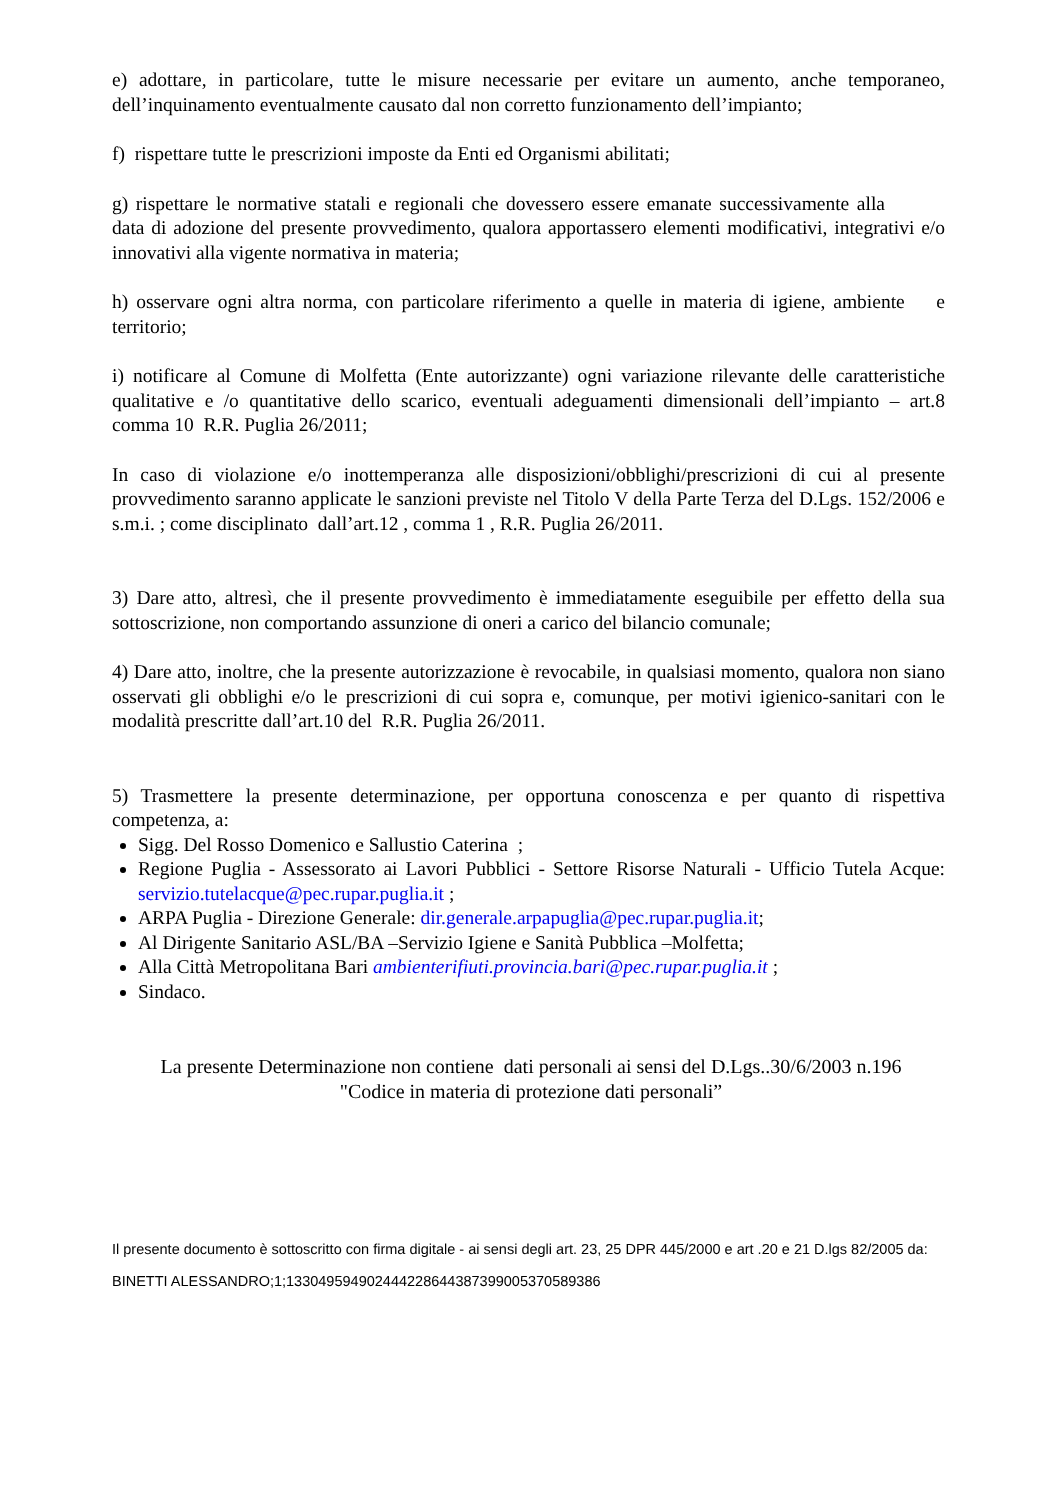e) adottare, in particolare, tutte le misure necessarie per evitare un aumento, anche temporaneo, dell’inquinamento eventualmente causato dal non corretto funzionamento dell’impianto;
f) rispettare tutte le prescrizioni imposte da Enti ed Organismi abilitati;
g) rispettare le normative statali e regionali che dovessero essere emanate successivamente alla data di adozione del presente provvedimento, qualora apportassero elementi modificativi, integrativi e/o innovativi alla vigente normativa in materia;
h) osservare ogni altra norma, con particolare riferimento a quelle in materia di igiene, ambiente e territorio;
i) notificare al Comune di Molfetta (Ente autorizzante) ogni variazione rilevante delle caratteristiche qualitative e /o quantitative dello scarico, eventuali adeguamenti dimensionali dell’impianto – art.8 comma 10 R.R. Puglia 26/2011;
In caso di violazione e/o inottemperanza alle disposizioni/obblighi/prescrizioni di cui al presente provvedimento saranno applicate le sanzioni previste nel Titolo V della Parte Terza del D.Lgs. 152/2006 e s.m.i. ; come disciplinato dall’art.12 , comma 1 , R.R. Puglia 26/2011.
3) Dare atto, altresì, che il presente provvedimento è immediatamente eseguibile per effetto della sua sottoscrizione, non comportando assunzione di oneri a carico del bilancio comunale;
4) Dare atto, inoltre, che la presente autorizzazione è revocabile, in qualsiasi momento, qualora non siano osservati gli obblighi e/o le prescrizioni di cui sopra e, comunque, per motivi igienico-sanitari con le modalità prescritte dall’art.10 del R.R. Puglia 26/2011.
5) Trasmettere la presente determinazione, per opportuna conoscenza e per quanto di rispettiva competenza, a:
Sigg. Del Rosso Domenico e Sallustio Caterina ;
Regione Puglia - Assessorato ai Lavori Pubblici - Settore Risorse Naturali - Ufficio Tutela Acque: servizio.tutelacque@pec.rupar.puglia.it ;
ARPA Puglia - Direzione Generale: dir.generale.arpapuglia@pec.rupar.puglia.it;
Al Dirigente Sanitario ASL/BA –Servizio Igiene e Sanità Pubblica –Molfetta;
Alla Città Metropolitana Bari ambienterifiuti.provincia.bari@pec.rupar.puglia.it ;
Sindaco.
La presente Determinazione non contiene dati personali ai sensi del D.Lgs..30/6/2003 n.196
"Codice in materia di protezione dati personali”
Il presente documento è sottoscritto con firma digitale - ai sensi degli art. 23, 25 DPR 445/2000 e art .20 e 21 D.lgs 82/2005 da:
BINETTI ALESSANDRO;1;133049594902444228644387399005370589386